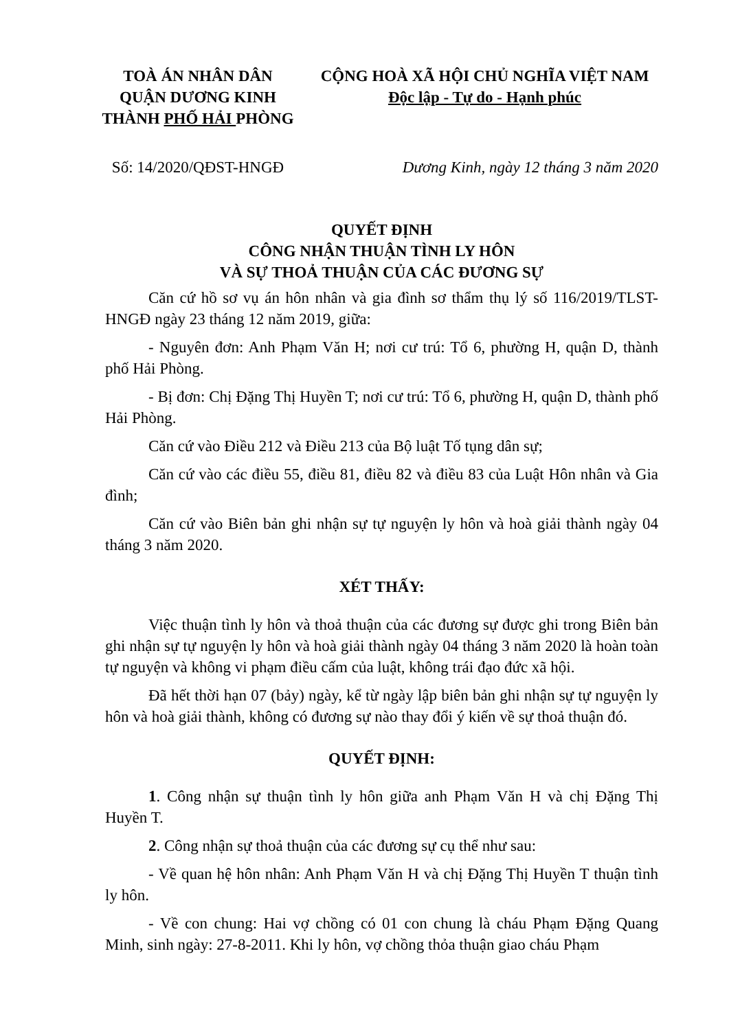TOÀ ÁN NHÂN DÂN
QUẬN DƯƠNG KINH
THÀNH PHỐ HẢI PHÒNG
CỘNG HOÀ XÃ HỘI CHỦ NGHĨA VIỆT NAM
Độc lập - Tự do - Hạnh phúc
Số: 14/2020/QĐST-HNGĐ Dương Kinh, ngày 12 tháng 3 năm 2020
QUYẾT ĐỊNH
CÔNG NHẬN THUẬN TÌNH LY HÔN
VÀ SỰ THOẢ THUẬN CỦA CÁC ĐƯƠNG SỰ
Căn cứ hồ sơ vụ án hôn nhân và gia đình sơ thẩm thụ lý số 116/2019/TLST-HNGĐ ngày 23 tháng 12 năm 2019, giữa:
- Nguyên đơn: Anh Phạm Văn H; nơi cư trú: Tổ 6, phường H, quận D, thành phố Hải Phòng.
- Bị đơn: Chị Đặng Thị Huyền T; nơi cư trú: Tổ 6, phường H, quận D, thành phố Hải Phòng.
Căn cứ vào Điều 212 và Điều 213 của Bộ luật Tố tụng dân sự;
Căn cứ vào các điều 55, điều 81, điều 82 và điều 83 của Luật Hôn nhân và Gia đình;
Căn cứ vào Biên bản ghi nhận sự tự nguyện ly hôn và hoà giải thành ngày 04 tháng 3 năm 2020.
XÉT THẤY:
Việc thuận tình ly hôn và thoả thuận của các đương sự được ghi trong Biên bản ghi nhận sự tự nguyện ly hôn và hoà giải thành ngày 04 tháng 3 năm 2020 là hoàn toàn tự nguyện và không vi phạm điều cấm của luật, không trái đạo đức xã hội.
Đã hết thời hạn 07 (bảy) ngày, kể từ ngày lập biên bản ghi nhận sự tự nguyện ly hôn và hoà giải thành, không có đương sự nào thay đổi ý kiến về sự thoả thuận đó.
QUYẾT ĐỊNH:
1. Công nhận sự thuận tình ly hôn giữa anh Phạm Văn H và chị Đặng Thị Huyền T.
2. Công nhận sự thoả thuận của các đương sự cụ thể như sau:
- Về quan hệ hôn nhân: Anh Phạm Văn H và chị Đặng Thị Huyền T thuận tình ly hôn.
- Về con chung: Hai vợ chồng có 01 con chung là cháu Phạm Đặng Quang Minh, sinh ngày: 27-8-2011. Khi ly hôn, vợ chồng thỏa thuận giao cháu Phạm